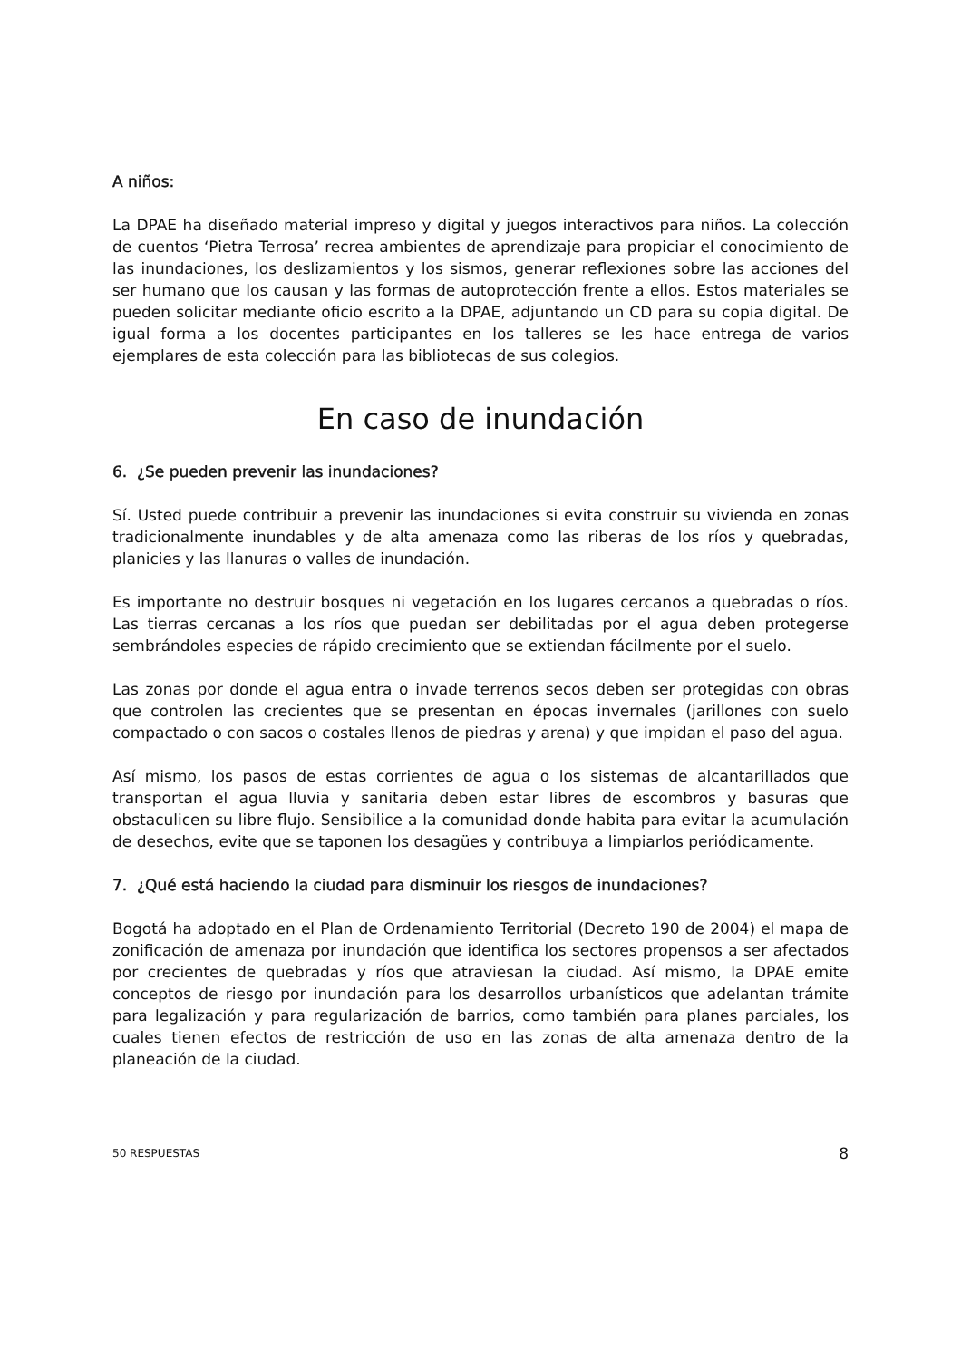A niños:
La DPAE ha diseñado material impreso y digital y juegos interactivos para niños. La colección de cuentos ‘Pietra Terrosa’ recrea ambientes de aprendizaje para propiciar el conocimiento de las inundaciones, los deslizamientos y los sismos, generar reflexiones sobre las acciones del ser humano que los causan y las formas de autoprotección frente a ellos. Estos materiales se pueden solicitar mediante oficio escrito a la DPAE, adjuntando un CD para su copia digital. De igual forma a los docentes participantes en los talleres se les hace entrega de varios ejemplares de esta colección para las bibliotecas de sus colegios.
En caso de inundación
6. ¿Se pueden prevenir las inundaciones?
Sí. Usted puede contribuir a prevenir las inundaciones si evita construir su vivienda en zonas tradicionalmente inundables y de alta amenaza como las riberas de los ríos y quebradas, planicies y las llanuras o valles de inundación.
Es importante no destruir bosques ni vegetación en los lugares cercanos a quebradas o ríos. Las tierras cercanas a los ríos que puedan ser debilitadas por el agua deben protegerse sembrándoles especies de rápido crecimiento que se extiendan fácilmente por el suelo.
Las zonas por donde el agua entra o invade terrenos secos deben ser protegidas con obras que controlen las crecientes que se presentan en épocas invernales (jarillones con suelo compactado o con sacos o costales llenos de piedras y arena) y que impidan el paso del agua.
Así mismo, los pasos de estas corrientes de agua o los sistemas de alcantarillados que transportan el agua lluvia y sanitaria deben estar libres de escombros y basuras que obstaculicen su libre flujo. Sensibilice a la comunidad donde habita para evitar la acumulación de desechos, evite que se taponen los desagües y contribuya a limpiarlos periódicamente.
7. ¿Qué está haciendo la ciudad para disminuir los riesgos de inundaciones?
Bogotá ha adoptado en el Plan de Ordenamiento Territorial (Decreto 190 de 2004) el mapa de zonificación de amenaza por inundación que identifica los sectores propensos a ser afectados por crecientes de quebradas y ríos que atraviesan la ciudad. Así mismo, la DPAE emite conceptos de riesgo por inundación para los desarrollos urbanísticos que adelantan trámite para legalización y para regularización de barrios, como también para planes parciales, los cuales tienen efectos de restricción de uso en las zonas de alta amenaza dentro de la planeación de la ciudad.
50 RESPUESTAS 8